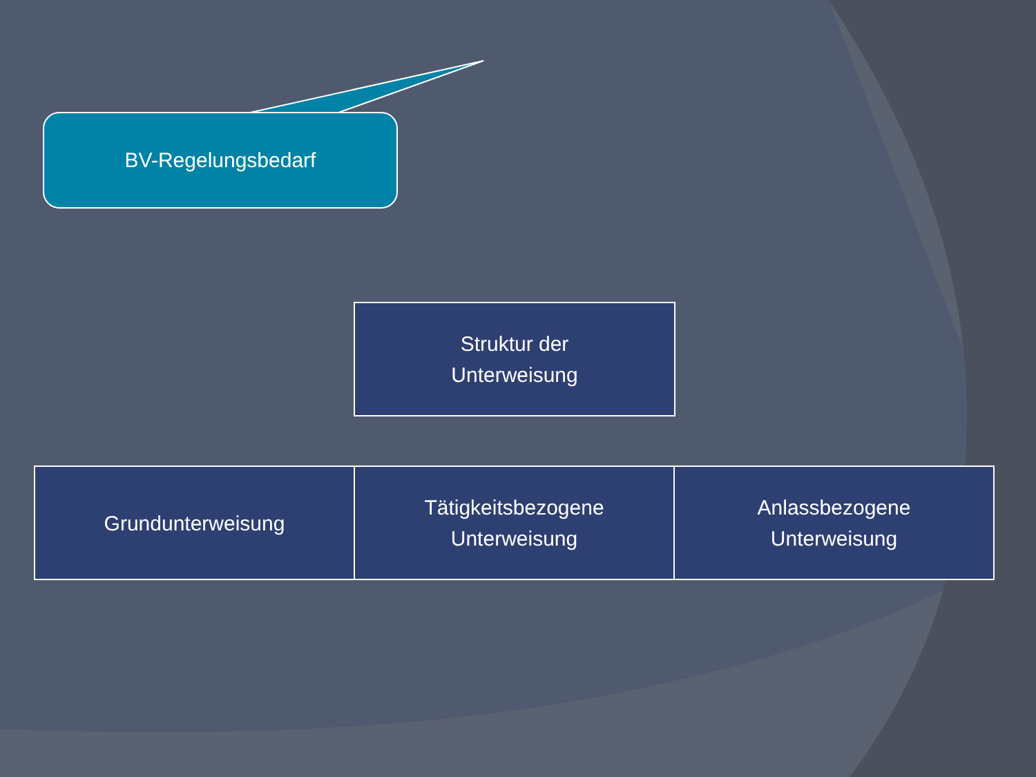BV-Regelungsbedarf
Struktur der
Unterweisung
Grundunterweisung
Tätigkeitsbezogene
Unterweisung
Anlassbezogene
Unterweisung